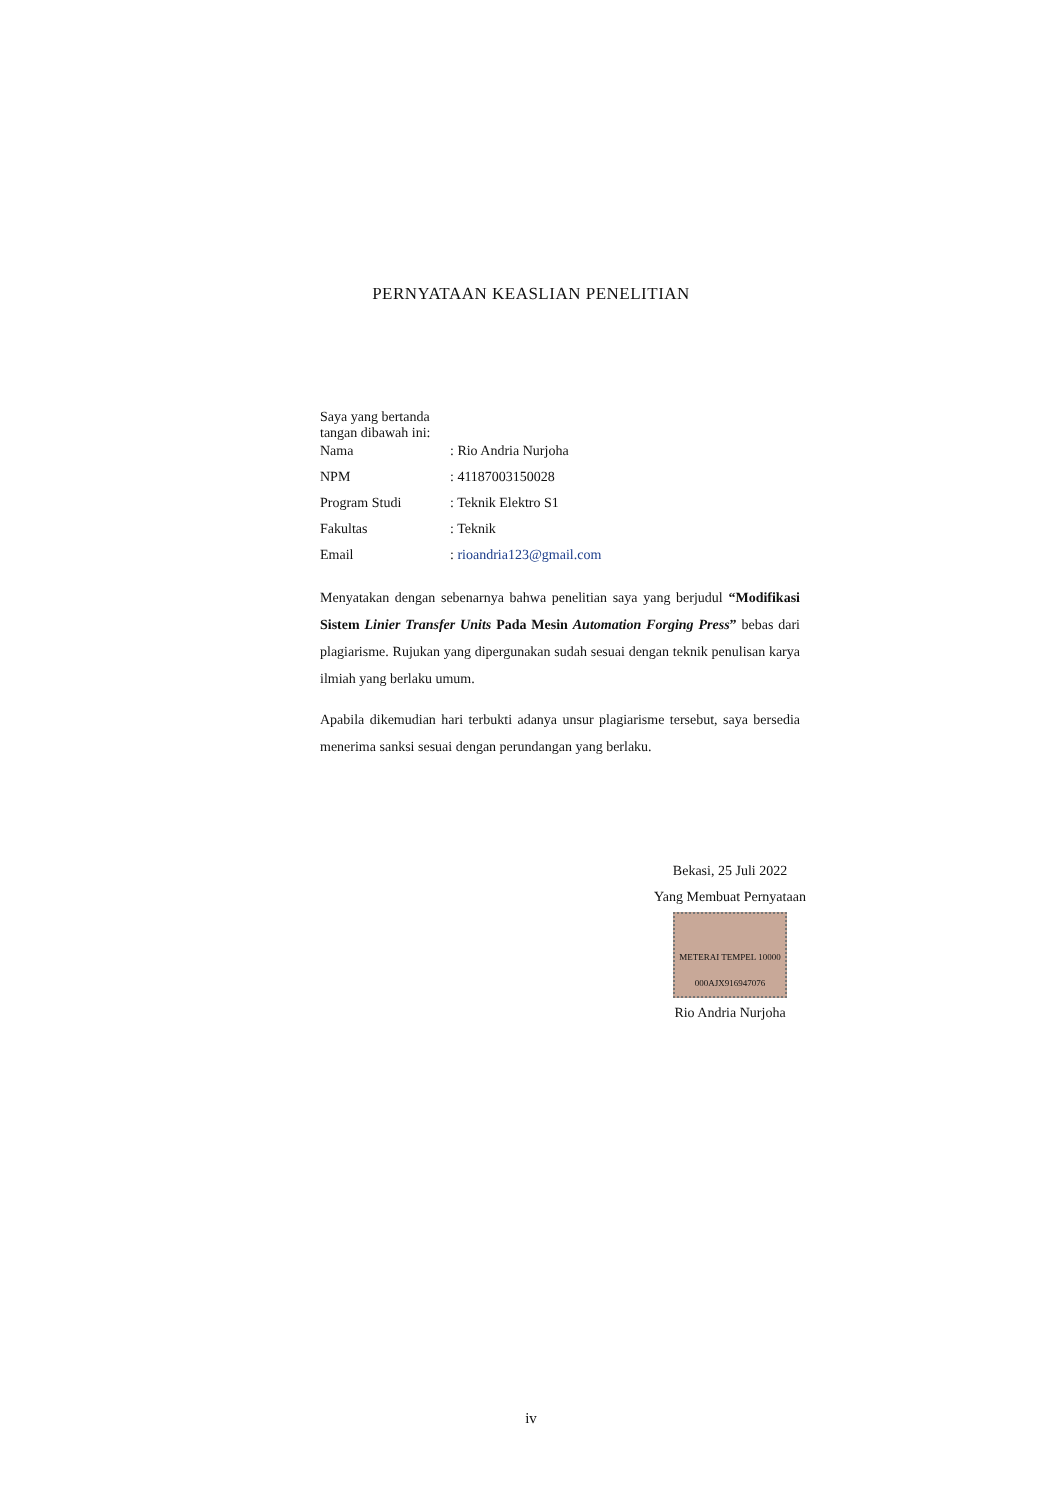PERNYATAAN KEASLIAN PENELITIAN
Saya yang bertanda tangan dibawah ini:
Nama: Rio Andria Nurjoha
NPM: 41187003150028
Program Studi: Teknik Elektro S1
Fakultas: Teknik
Email: rioandria123@gmail.com
Menyatakan dengan sebenarnya bahwa penelitian saya yang berjudul “Modifikasi Sistem Linier Transfer Units Pada Mesin Automation Forging Press” bebas dari plagiarisme. Rujukan yang dipergunakan sudah sesuai dengan teknik penulisan karya ilmiah yang berlaku umum.
Apabila dikemudian hari terbukti adanya unsur plagiarisme tersebut, saya bersedia menerima sanksi sesuai dengan perundangan yang berlaku.
Bekasi, 25 Juli 2022
Yang Membuat Pernyataan
METERAI TEMPEL 10000 000AJX916947076
Rio Andria Nurjoha
iv